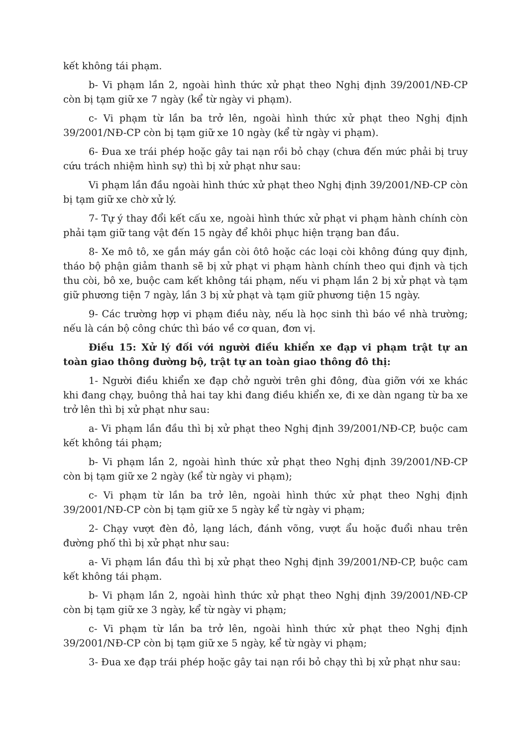kết không tái phạm.
b- Vi phạm lần 2, ngoài hình thức xử phạt theo Nghị định 39/2001/NĐ-CP còn bị tạm giữ xe 7 ngày (kể từ ngày vi phạm).
c- Vi phạm từ lần ba trở lên, ngoài hình thức xử phạt theo Nghị định 39/2001/NĐ-CP còn bị tạm giữ xe 10 ngày (kể từ ngày vi phạm).
6- Đua xe trái phép hoặc gây tai nạn rồi bỏ chạy (chưa đến mức phải bị truy cứu trách nhiệm hình sự) thì bị xử phạt như sau:
Vi phạm lần đầu ngoài hình thức xử phạt theo Nghị định 39/2001/NĐ-CP còn bị tạm giữ xe chờ xử lý.
7- Tự ý thay đổi kết cấu xe, ngoài hình thức xử phạt vi phạm hành chính còn phải tạm giữ tang vật đến 15 ngày để khôi phục hiện trạng ban đầu.
8- Xe mô tô, xe gắn máy gắn còi ôtô hoặc các loại còi không đúng quy định, tháo bộ phận giảm thanh sẽ bị xử phạt vi phạm hành chính theo qui định và tịch thu còi, bô xe, buộc cam kết không tái phạm, nếu vi phạm lần 2 bị xử phạt và tạm giữ phương tiện 7 ngày, lần 3 bị xử phạt và tạm giữ phương tiện 15 ngày.
9- Các trường hợp vi phạm điều này, nếu là học sinh thì báo về nhà trường; nếu là cán bộ công chức thì báo về cơ quan, đơn vị.
Điều 15: Xử lý đối với người điều khiển xe đạp vi phạm trật tự an toàn giao thông đường bộ, trật tự an toàn giao thông đô thị:
1- Người điều khiển xe đạp chở người trên ghi đông, đùa giỡn với xe khác khi đang chạy, buông thả hai tay khi đang điều khiển xe, đi xe dàn ngang từ ba xe trở lên thì bị xử phạt như sau:
a- Vi phạm lần đầu thì bị xử phạt theo Nghị định 39/2001/NĐ-CP, buộc cam kết không tái phạm;
b- Vi phạm lần 2, ngoài hình thức xử phạt theo Nghị định 39/2001/NĐ-CP còn bị tạm giữ xe 2 ngày (kể từ ngày vi phạm);
c- Vi phạm từ lần ba trở lên, ngoài hình thức xử phạt theo Nghị định 39/2001/NĐ-CP còn bị tạm giữ xe 5 ngày kể từ ngày vi phạm;
2- Chạy vượt đèn đỏ, lạng lách, đánh võng, vượt ẩu hoặc đuổi nhau trên đường phố thì bị xử phạt như sau:
a- Vi phạm lần đầu thì bị xử phạt theo Nghị định 39/2001/NĐ-CP, buộc cam kết không tái phạm.
b- Vi phạm lần 2, ngoài hình thức xử phạt theo Nghị định 39/2001/NĐ-CP còn bị tạm giữ xe 3 ngày, kể từ ngày vi phạm;
c- Vi phạm từ lần ba trở lên, ngoài hình thức xử phạt theo Nghị định 39/2001/NĐ-CP còn bị tạm giữ xe 5 ngày, kể từ ngày vi phạm;
3- Đua xe đạp trái phép hoặc gây tai nạn rồi bỏ chạy thì bị xử phạt như sau: